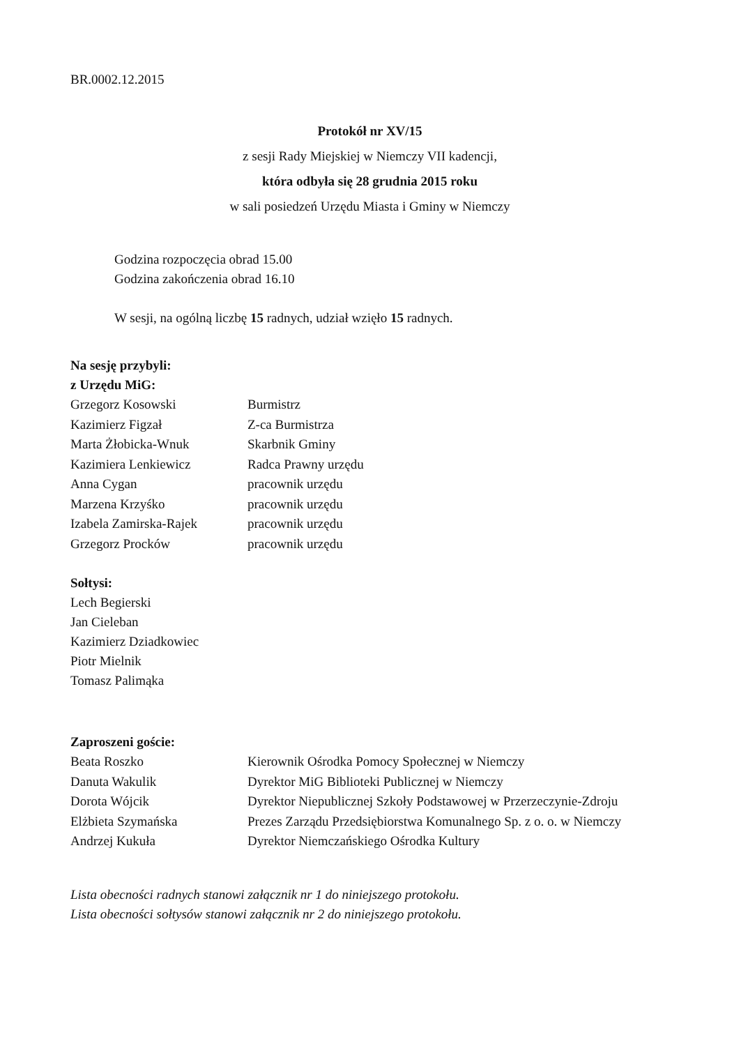BR.0002.12.2015
Protokół nr XV/15
z sesji Rady Miejskiej w Niemczy VII kadencji,
która odbyła się 28 grudnia 2015 roku
w sali posiedzeń Urzędu Miasta i Gminy w Niemczy
Godzina rozpoczęcia obrad 15.00
Godzina zakończenia obrad 16.10
W sesji, na ogólną liczbę 15 radnych, udział wzięło 15 radnych.
Na sesję przybyli:
z Urzędu MiG:
| Grzegorz Kosowski | Burmistrz |
| Kazimierz Figzał | Z-ca Burmistrza |
| Marta Żłobicka-Wnuk | Skarbnik Gminy |
| Kazimiera Lenkiewicz | Radca Prawny urzędu |
| Anna Cygan | pracownik urzędu |
| Marzena Krzyśko | pracownik urzędu |
| Izabela Zamirska-Rajek | pracownik urzędu |
| Grzegorz Procków | pracownik urzędu |
Sołtysi:
Lech Begierski
Jan Cieleban
Kazimierz Dziadkowiec
Piotr Mielnik
Tomasz Palimąka
Zaproszeni goście:
| Beata Roszko | Kierownik Ośrodka Pomocy Społecznej w Niemczy |
| Danuta Wakulik | Dyrektor MiG Biblioteki Publicznej w Niemczy |
| Dorota Wójcik | Dyrektor Niepublicznej Szkoły Podstawowej w Przerzeczynie-Zdroju |
| Elżbieta Szymańska | Prezes Zarządu Przedsiębiorstwa Komunalnego Sp. z o. o. w Niemczy |
| Andrzej Kukuła | Dyrektor Niemczańskiego Ośrodka Kultury |
Lista obecności radnych stanowi załącznik nr 1 do niniejszego protokołu.
Lista obecności sołtysów stanowi załącznik nr 2 do niniejszego protokołu.